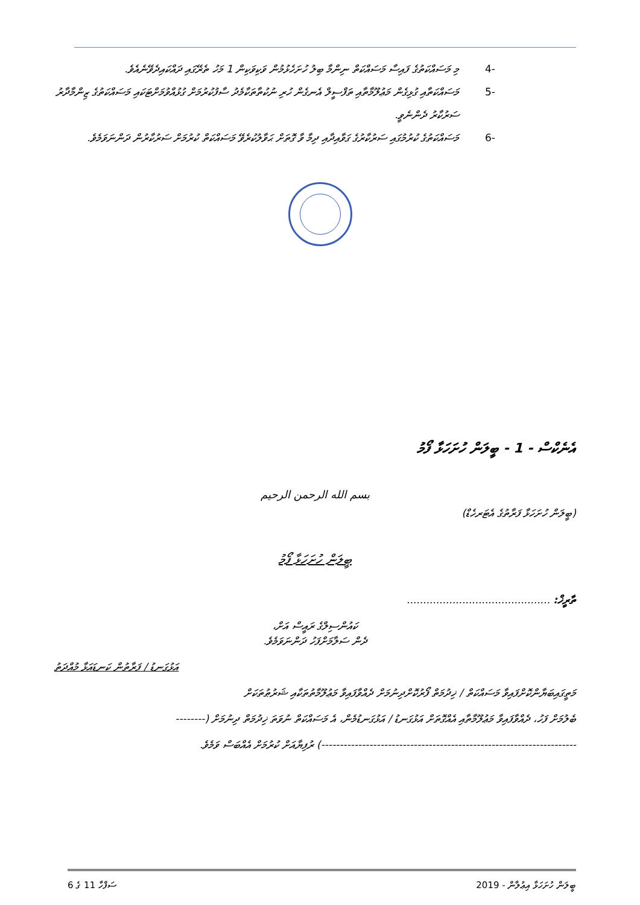-4 މި މަސައްކަތުގެ ފައިސާ މަސައްކަތް ނިންމާ ބިލު ހުށަހެޅުމުން ވަކިވަކިން 1 މަހު ތެރޭގައި ދައްކައިދެވޭނެއެވެ.
-5 މަސައްކަތާއި ގުޅިގެން މަޢުލޫމާތާއި ތަފްސީލް އެނގެން ހުރި ނުކުތާތަކާމެދު ސާފުކުރުމަށް ގުޅުއްވުމަށްޓަކައި މަސައްކަތުގެ ޒިންމާދާރު ސަރުކާރު ދެންނެވީ.
-6 މަސައްކަތުގެ ކުރުމުގައި ސަރުކާރުގެ ގަވާއިދާއި ދިމާ ވާ ގޮތަށް ޙަވާލުކުރެވޭ މަސައްކަތް ކުރުމަށް ސަރުކާރުން ދަންނަވަމެވެ.
އެނެކްސް - 1 - ބީލަން ހުށަހަޅާ ފޯމު
بسم الله الرحمن الرحيم
(ބީލަން ހުށަހަޅާ ފަރާތުގެ އެޓަރހެޑް)
ބީލަން ހުށަހަޅާ ފޯމު
ތާރީޚް: ............................................
ކައުންސިލްގެ ރައީސް އަށް،
ދެން ސަލާމަށްފަހު ދަންނަވަމެވެ.
އަޅުގަނޑު / ފަރާތުން ކަނޑައަޅާ މުއްދަތު
މަތީގައިބަޔާންކޮށްފައިވާ މަސައްކަތް / ޚިދުމަތް ފޯރުކޮށްދިނުމަށް ދެއްވާފައިވާ މަޢުލޫމާތުތަކާއި ޝަރުޠުތަކަށް
ބެލުމަށް ފަހު، ދެއްވާފައިވާ މަޢުލޫމާތާއި އެއްގޮތަށް އަޅުގަނޑު / އަޅުގަނޑުމެން، އެ މަސައްކަތް ނުވަތަ ޚިދުމަތް ދިނުމަށް (--------
---------------------------------------------------------------------) ރުފިޔާއަށް ކުރުމަށް އެއްބަސް ވަމެވެ.
ބީލަން ހުށަހަޅާ އިޢުލާން - 2019 ސަފްހާ 11 ގެ 6